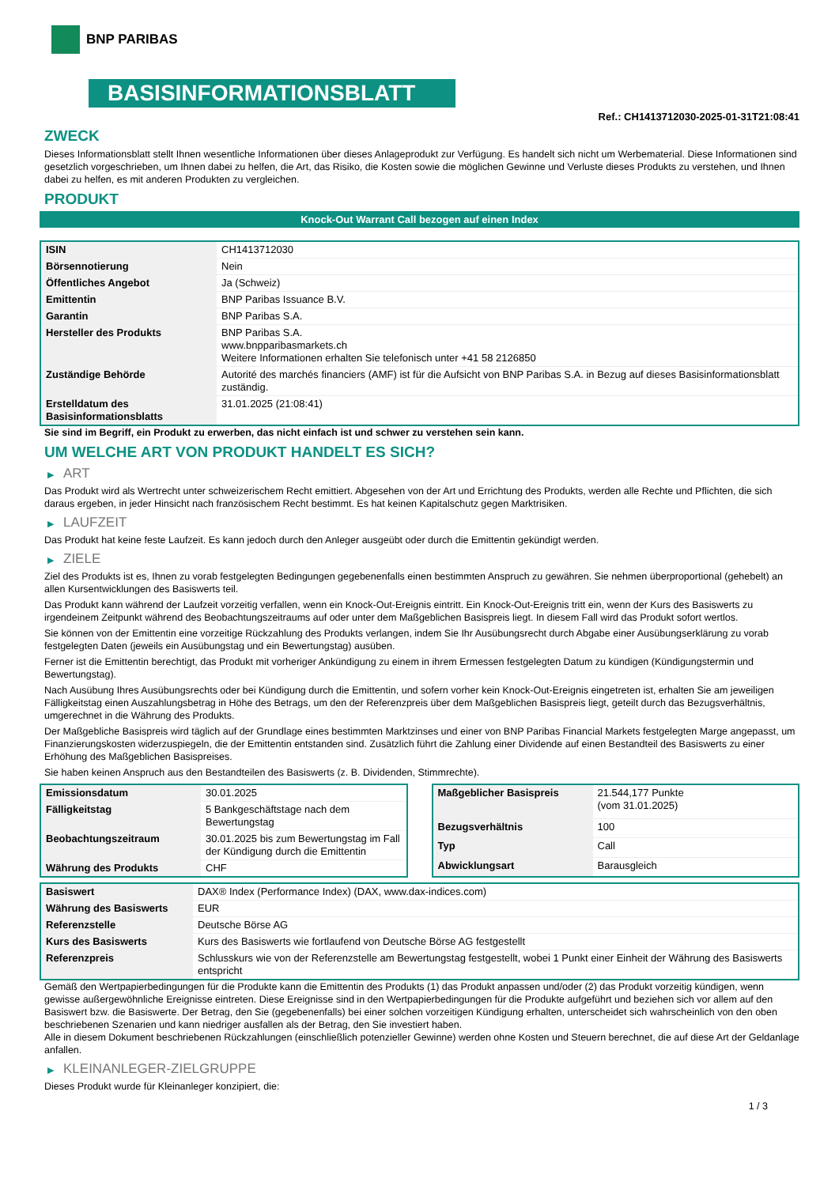BNP PARIBAS
BASISINFORMATIONSBLATT
Ref.: CH1413712030-2025-01-31T21:08:41
ZWECK
Dieses Informationsblatt stellt Ihnen wesentliche Informationen über dieses Anlageprodukt zur Verfügung. Es handelt sich nicht um Werbematerial. Diese Informationen sind gesetzlich vorgeschrieben, um Ihnen dabei zu helfen, die Art, das Risiko, die Kosten sowie die möglichen Gewinne und Verluste dieses Produkts zu verstehen, und Ihnen dabei zu helfen, es mit anderen Produkten zu vergleichen.
PRODUKT
Knock-Out Warrant Call bezogen auf einen Index
| ISIN | CH1413712030 |
| Börsennotierung | Nein |
| Öffentliches Angebot | Ja (Schweiz) |
| Emittentin | BNP Paribas Issuance B.V. |
| Garantin | BNP Paribas S.A. |
| Hersteller des Produkts | BNP Paribas S.A. www.bnpparibasmarkets.ch Weitere Informationen erhalten Sie telefonisch unter +41 58 2126850 |
| Zuständige Behörde | Autorité des marchés financiers (AMF) ist für die Aufsicht von BNP Paribas S.A. in Bezug auf dieses Basisinformationsblatt zuständig. |
| Erstelldatum des Basisinformationsblatts | 31.01.2025 (21:08:41) |
Sie sind im Begriff, ein Produkt zu erwerben, das nicht einfach ist und schwer zu verstehen sein kann.
UM WELCHE ART VON PRODUKT HANDELT ES SICH?
▶ ART
Das Produkt wird als Wertrecht unter schweizerischem Recht emittiert. Abgesehen von der Art und Errichtung des Produkts, werden alle Rechte und Pflichten, die sich daraus ergeben, in jeder Hinsicht nach französischem Recht bestimmt. Es hat keinen Kapitalschutz gegen Marktrisiken.
▶ LAUFZEIT
Das Produkt hat keine feste Laufzeit. Es kann jedoch durch den Anleger ausgeübt oder durch die Emittentin gekündigt werden.
▶ ZIELE
Ziel des Produkts ist es, Ihnen zu vorab festgelegten Bedingungen gegebenenfalls einen bestimmten Anspruch zu gewähren. Sie nehmen überproportional (gehebelt) an allen Kursentwicklungen des Basiswerts teil.
Das Produkt kann während der Laufzeit vorzeitig verfallen, wenn ein Knock-Out-Ereignis eintritt. Ein Knock-Out-Ereignis tritt ein, wenn der Kurs des Basiswerts zu irgendeinem Zeitpunkt während des Beobachtungszeitraums auf oder unter dem Maßgeblichen Basispreis liegt. In diesem Fall wird das Produkt sofort wertlos.
Sie können von der Emittentin eine vorzeitige Rückzahlung des Produkts verlangen, indem Sie Ihr Ausübungsrecht durch Abgabe einer Ausübungserklärung zu vorab festgelegten Daten (jeweils ein Ausübungstag und ein Bewertungstag) ausüben.
Ferner ist die Emittentin berechtigt, das Produkt mit vorheriger Ankündigung zu einem in ihrem Ermessen festgelegten Datum zu kündigen (Kündigungstermin und Bewertungstag).
Nach Ausübung Ihres Ausübungsrechts oder bei Kündigung durch die Emittentin, und sofern vorher kein Knock-Out-Ereignis eingetreten ist, erhalten Sie am jeweiligen Fälligkeitstag einen Auszahlungsbetrag in Höhe des Betrags, um den der Referenzpreis über dem Maßgeblichen Basispreis liegt, geteilt durch das Bezugsverhältnis, umgerechnet in die Währung des Produkts.
Der Maßgebliche Basispreis wird täglich auf der Grundlage eines bestimmten Marktzinses und einer von BNP Paribas Financial Markets festgelegten Marge angepasst, um Finanzierungskosten widerzuspiegeln, die der Emittentin entstanden sind. Zusätzlich führt die Zahlung einer Dividende auf einen Bestandteil des Basiswerts zu einer Erhöhung des Maßgeblichen Basispreises.
Sie haben keinen Anspruch aus den Bestandteilen des Basiswerts (z. B. Dividenden, Stimmrechte).
| Emissionsdatum | 30.01.2025 |
| Fälligkeitstag | 5 Bankgeschäftstage nach dem Bewertungstag |
| Beobachtungszeitraum | 30.01.2025 bis zum Bewertungstag im Fall der Kündigung durch die Emittentin |
| Währung des Produkts | CHF |
| Maßgeblicher Basispreis | 21.544,177 Punkte (vom 31.01.2025) |
| Bezugsverhältnis | 100 |
| Typ | Call |
| Abwicklungsart | Barausgleich |
| Basiswert | DAX® Index (Performance Index) (DAX, www.dax-indices.com) |
| Währung des Basiswerts | EUR |
| Referenzstelle | Deutsche Börse AG |
| Kurs des Basiswerts | Kurs des Basiswerts wie fortlaufend von Deutsche Börse AG festgestellt |
| Referenzpreis | Schlusskurs wie von der Referenzstelle am Bewertungstag festgestellt, wobei 1 Punkt einer Einheit der Währung des Basiswerts entspricht |
Gemäß den Wertpapierbedingungen für die Produkte kann die Emittentin des Produkts (1) das Produkt anpassen und/oder (2) das Produkt vorzeitig kündigen, wenn gewisse außergewöhnliche Ereignisse eintreten. Diese Ereignisse sind in den Wertpapierbedingungen für die Produkte aufgeführt und beziehen sich vor allem auf den Basiswert bzw. die Basiswerte. Der Betrag, den Sie (gegebenenfalls) bei einer solchen vorzeitigen Kündigung erhalten, unterscheidet sich wahrscheinlich von den oben beschriebenen Szenarien und kann niedriger ausfallen als der Betrag, den Sie investiert haben.
Alle in diesem Dokument beschriebenen Rückzahlungen (einschließlich potenzieller Gewinne) werden ohne Kosten und Steuern berechnet, die auf diese Art der Geldanlage anfallen.
▶ KLEINANLEGER-ZIELGRUPPE
Dieses Produkt wurde für Kleinanleger konzipiert, die:
1 / 3